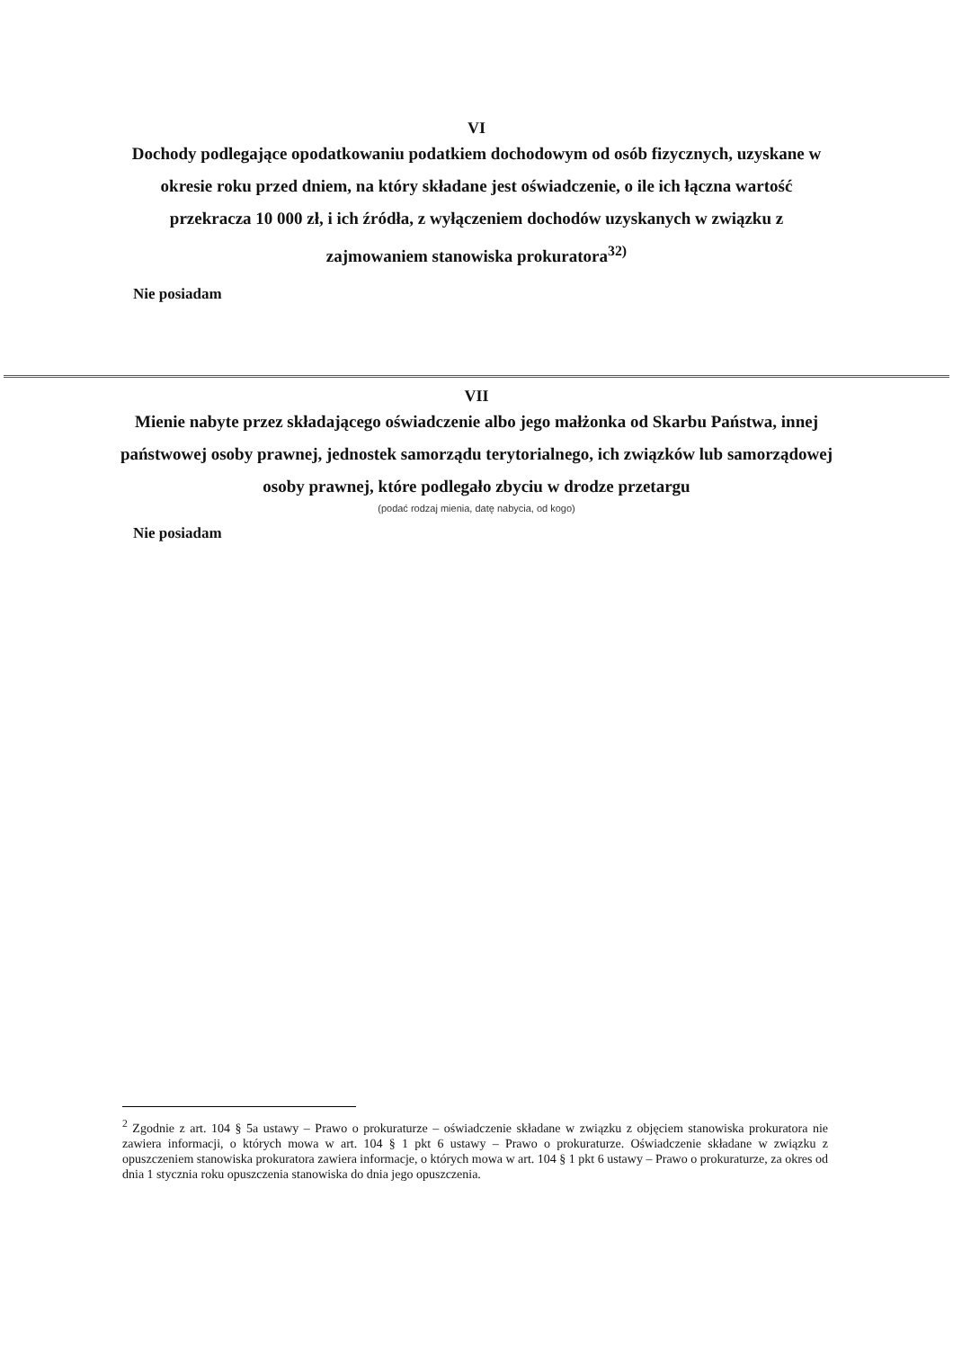VI
Dochody podlegające opodatkowaniu podatkiem dochodowym od osób fizycznych, uzyskane w okresie roku przed dniem, na który składane jest oświadczenie, o ile ich łączna wartość przekracza 10 000 zł, i ich źródła, z wyłączeniem dochodów uzyskanych w związku z zajmowaniem stanowiska prokuratora<sup>32)</sup>
Nie posiadam
VII
Mienie nabyte przez składającego oświadczenie albo jego małżonka od Skarbu Państwa, innej państwowej osoby prawnej, jednostek samorządu terytorialnego, ich związków lub samorządowej osoby prawnej, które podlegało zbyciu w drodze przetargu
(podać rodzaj mienia, datę nabycia, od kogo)
Nie posiadam
<sup>2</sup> Zgodnie z art. 104 § 5a ustawy – Prawo o prokuraturze – oświadczenie składane w związku z objęciem stanowiska prokuratora nie zawiera informacji, o których mowa w art. 104 § 1 pkt 6 ustawy – Prawo o prokuraturze. Oświadczenie składane w związku z opuszczeniem stanowiska prokuratora zawiera informacje, o których mowa w art. 104 § 1 pkt 6 ustawy – Prawo o prokuraturze, za okres od dnia 1 stycznia roku opuszczenia stanowiska do dnia jego opuszczenia.